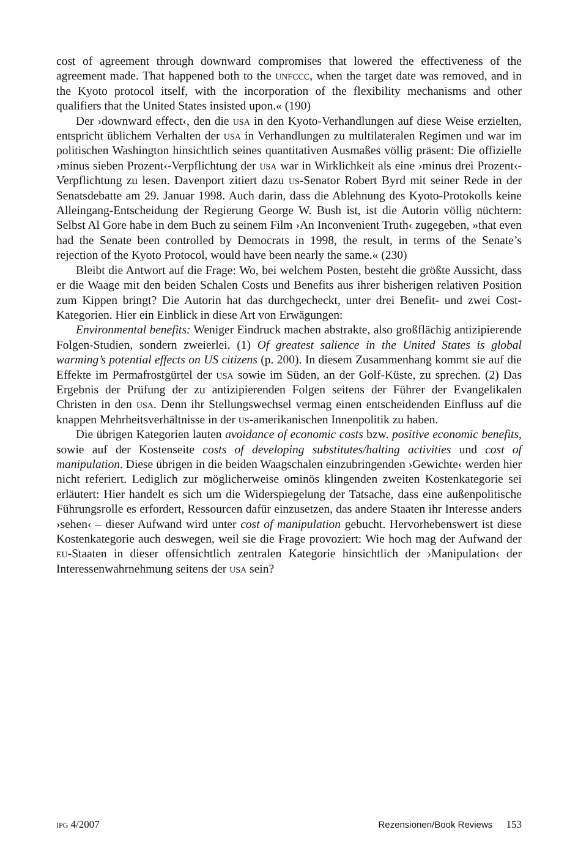cost of agreement through downward compromises that lowered the effective­ness of the agreement made. That happened both to the unfccc, when the target date was removed, and in the Kyoto protocol itself, with the incorporation of the flexibility mechanisms and other qualifiers that the United States insisted upon.« (190)
Der ›downward effect‹, den die usa in den Kyoto-Verhandlungen auf diese Weise erzielten, entspricht üblichem Verhalten der usa in Verhandlungen zu multilateralen Regimen und war im politischen Washington hinsichtlich seines quantitativen Ausmaßes völlig präsent: Die offizielle ›minus sieben Prozent‹-Verpflichtung der usa war in Wirklichkeit als eine ›minus drei Prozent‹-Verpflich­tung zu lesen. Davenport zitiert dazu us-Senator Robert Byrd mit seiner Rede in der Senatsdebatte am 29. Januar 1998. Auch darin, dass die Ablehnung des Kyoto-Protokolls keine Alleingang-Entscheidung der Regierung George W. Bush ist, ist die Autorin völlig nüchtern: Selbst Al Gore habe in dem Buch zu seinem Film ›An Inconvenient Truth‹ zugegeben, »that even had the Senate been controlled by Democrats in 1998, the result, in terms of the Senate’s rejection of the Kyoto Protocol, would have been nearly the same.« (230)
Bleibt die Antwort auf die Frage: Wo, bei welchem Posten, besteht die größte Aussicht, dass er die Waage mit den beiden Schalen Costs und Benefits aus ihrer bisherigen relativen Position zum Kippen bringt? Die Autorin hat das durch­gecheckt, unter drei Benefit- und zwei Cost-Kategorien. Hier ein Einblick in diese Art von Erwägungen:
Environmental benefits: Weniger Eindruck machen abstrakte, also großflächig antizipierende Folgen-Studien, sondern zweierlei. (1) Of greatest salience in the United States is global warming’s potential effects on US citizens (p. 200). In diesem Zusammenhang kommt sie auf die Effekte im Permafrostgürtel der usa sowie im Süden, an der Golf-Küste, zu sprechen. (2) Das Ergebnis der Prüfung der zu an­tizipierenden Folgen seitens der Führer der Evangelikalen Christen in den usa. Denn ihr Stellungswechsel vermag einen entscheidenden Einfluss auf die knap­pen Mehrheitsverhältnisse in der us-amerikanischen Innenpolitik zu haben.
Die übrigen Kategorien lauten avoidance of economic costs bzw. positive economic benefits, sowie auf der Kostenseite costs of developing substitutes/halting activities und cost of manipulation. Diese übrigen in die beiden Waagschalen einzubringenden ›Gewichte‹ werden hier nicht referiert. Lediglich zur möglicherweise ominös klingenden zweiten Kostenkategorie sei erläutert: Hier handelt es sich um die Widerspiegelung der Tatsache, dass eine außenpolitische Führungsrolle es erfor­dert, Ressourcen dafür einzusetzen, das andere Staaten ihr Interesse anders ›sehen‹ – dieser Aufwand wird unter cost of manipulation gebucht. Hervorhebens­wert ist diese Kostenkategorie auch deswegen, weil sie die Frage provoziert: Wie hoch mag der Aufwand der eu-Staaten in dieser offensichtlich zentralen Katego­rie hinsichtlich der ›Manipulation‹ der Interessenwahrnehmung seitens der usa sein?
ipg 4/2007 Rezensionen/Book Reviews 153